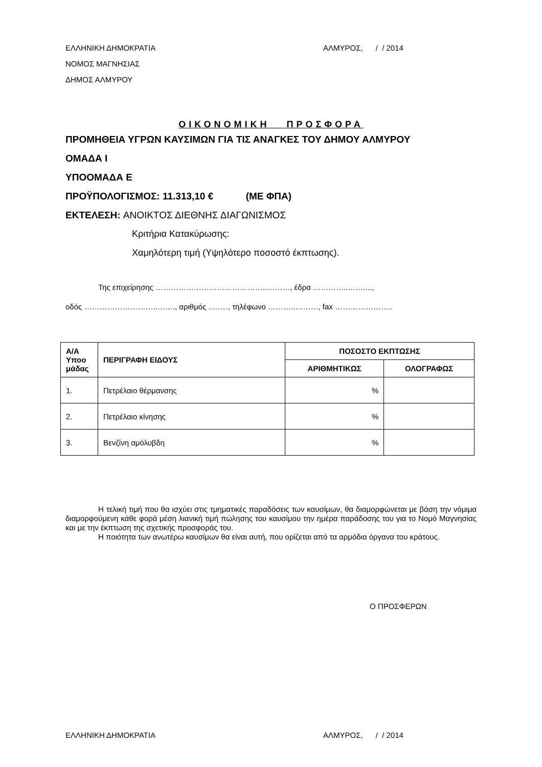ΕΛΛΗΝΙΚΗ ΔΗΜΟΚΡΑΤΙΑ
ΝΟΜΟΣ ΜΑΓΝΗΣΙΑΣ
ΔΗΜΟΣ ΑΛΜΥΡΟΥ
ΑΛΜΥΡΟΣ, / / 2014
ΟΙΚΟΝΟΜΙΚΗ ΠΡΟΣΦΟΡΑ
ΠΡΟΜΗΘΕΙΑ ΥΓΡΩΝ ΚΑΥΣΙΜΩΝ ΓΙΑ ΤΙΣ ΑΝΑΓΚΕΣ ΤΟΥ ΔΗΜΟΥ ΑΛΜΥΡΟΥ
ΟΜΑΔΑ Ι
ΥΠΟΟΜΑΔΑ Ε
ΠΡΟΫΠΟΛΟΓΙΣΜΟΣ: 11.313,10 € (ΜΕ ΦΠΑ)
ΕΚΤΕΛΕΣΗ: ΑΝΟΙΚΤΟΣ ΔΙΕΘΝΗΣ ΔΙΑΓΩΝΙΣΜΟΣ
Κριτήρια Κατακύρωσης:
Χαμηλότερη τιμή (Υψηλότερο ποσοστό έκπτωσης).
Της επιχείρησης ……………………………………..………, έδρα …………..……....,
οδός ………………………..……., αριθμός ..……, τηλέφωνο ………..………, fax …………………..
| Α/Α Υποο μάδας | ΠΕΡΙΓΡΑΦΗ ΕΙΔΟΥΣ | ΠΟΣΟΣΤΟ ΕΚΠΤΩΣΗΣ | |
| --- | --- | --- | --- |
| | | ΑΡΙΘΜΗΤΙΚΩΣ | ΟΛΟΓΡΑΦΩΣ |
| 1. | Πετρέλαιο θέρμανσης | % | |
| 2. | Πετρέλαιο κίνησης | % | |
| 3. | Βενζίνη αμόλυβδη | % | |
Η τελική τιμή που θα ισχύει στις τμηματικές παραδόσεις των καυσίμων, θα διαμορφώνεται με βάση την νόμιμα διαμορφούμενη κάθε φορά μέση λιανική τιμή πώλησης του καυσίμου την ημέρα παράδοσης του για το Νομό Μαγνησίας και με την έκπτωση της σχετικής προσφοράς του.
Η ποιότητα των ανωτέρω καυσίμων θα είναι αυτή, που ορίζεται από τα αρμόδια όργανα του κράτους.
Ο ΠΡΟΣΦΕΡΩΝ
ΕΛΛΗΝΙΚΗ ΔΗΜΟΚΡΑΤΙΑ ΑΛΜΥΡΟΣ, / / 2014